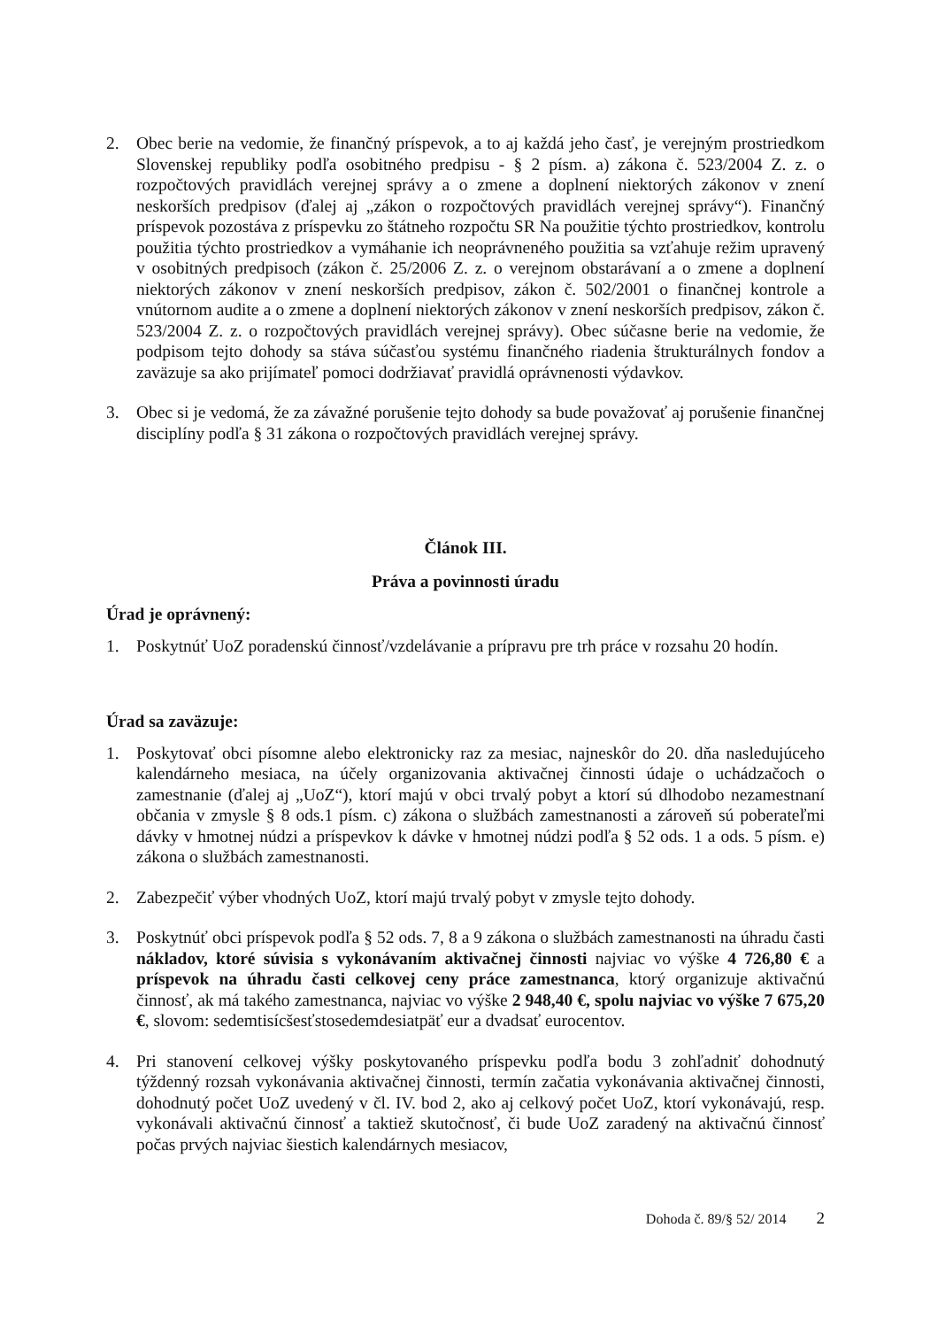2. Obec berie na vedomie, že finančný príspevok, a to aj každá jeho časť, je verejným prostriedkom Slovenskej republiky podľa osobitného predpisu - § 2 písm. a) zákona č. 523/2004 Z. z. o rozpočtových pravidlách verejnej správy a o zmene a doplnení niektorých zákonov v znení neskorších predpisov (ďalej aj „zákon o rozpočtových pravidlách verejnej správy“). Finančný príspevok pozostáva z príspevku zo štátneho rozpočtu SR Na použitie týchto prostriedkov, kontrolu použitia týchto prostriedkov a vymáhanie ich neoprávneného použitia sa vzťahuje režim upravený v osobitných predpisoch (zákon č. 25/2006 Z. z. o verejnom obstarávaní a o zmene a doplnení niektorých zákonov v znení neskorších predpisov, zákon č. 502/2001 o finančnej kontrole a vnútornom audite a o zmene a doplnení niektorých zákonov v znení neskorších predpisov, zákon č. 523/2004 Z. z. o rozpočtových pravidlách verejnej správy). Obec súčasne berie na vedomie, že podpisom tejto dohody sa stáva súčasťou systému finančného riadenia štrukturálnych fondov a zaväzuje sa ako prijímateľ pomoci dodržiavať pravidlá oprávnenosti výdavkov.
3. Obec si je vedomá, že za závažné porušenie tejto dohody sa bude považovať aj porušenie finančnej disciplíny podľa § 31 zákona o rozpočtových pravidlách verejnej správy.
Článok III.
Práva a povinnosti úradu
Úrad je oprávnený:
1. Poskytnúť UoZ poradenskú činnosť/vzdelávanie a prípravu pre trh práce v rozsahu 20 hodín.
Úrad sa zaväzuje:
1. Poskytovať obci písomne alebo elektronicky raz za mesiac, najneskôr do 20. dňa nasledujúceho kalendárneho mesiaca, na účely organizovania aktivačnej činnosti údaje o uchádzačoch o zamestnanie (ďalej aj „UoZ“), ktorí majú v obci trvalý pobyt a ktorí sú dlhodobo nezamestnaní občania v zmysle § 8 ods.1 písm. c) zákona o službách zamestnanosti a zároveň sú poberateľmi dávky v hmotnej núdzi a príspevkov k dávke v hmotnej núdzi podľa § 52 ods. 1 a ods. 5 písm. e) zákona o službách zamestnanosti.
2. Zabezpečiť výber vhodných UoZ, ktorí majú trvalý pobyt v zmysle tejto dohody.
3. Poskytnúť obci príspevok podľa § 52 ods. 7, 8 a 9 zákona o službách zamestnanosti na úhradu časti nákladov, ktoré súvisia s vykonávaním aktivačnej činnosti najviac vo výške 4 726,80 € a príspevok na úhradu časti celkovej ceny práce zamestnanca, ktorý organizuje aktivačnú činnosť, ak má takého zamestnanca, najviac vo výške 2 948,40 €, spolu najviac vo výške 7 675,20 €, slovom: sedemtisícšesťstosedemdesiatpäť eur a dvadsať eurocentov.
4. Pri stanovení celkovej výšky poskytovaného príspevku podľa bodu 3 zohľadniť dohodnutý týždenný rozsah vykonávania aktivačnej činnosti, termín začatia vykonávania aktivačnej činnosti, dohodnutý počet UoZ uvedený v čl. IV. bod 2, ako aj celkový počet UoZ, ktorí vykonávajú, resp. vykonávali aktivačnú činnosť a taktiež skutočnosť, či bude UoZ zaradený na aktivačnú činnosť počas prvých najviac šiestich kalendárnych mesiacov,
Dohoda č. 89/§ 52/ 2014 2